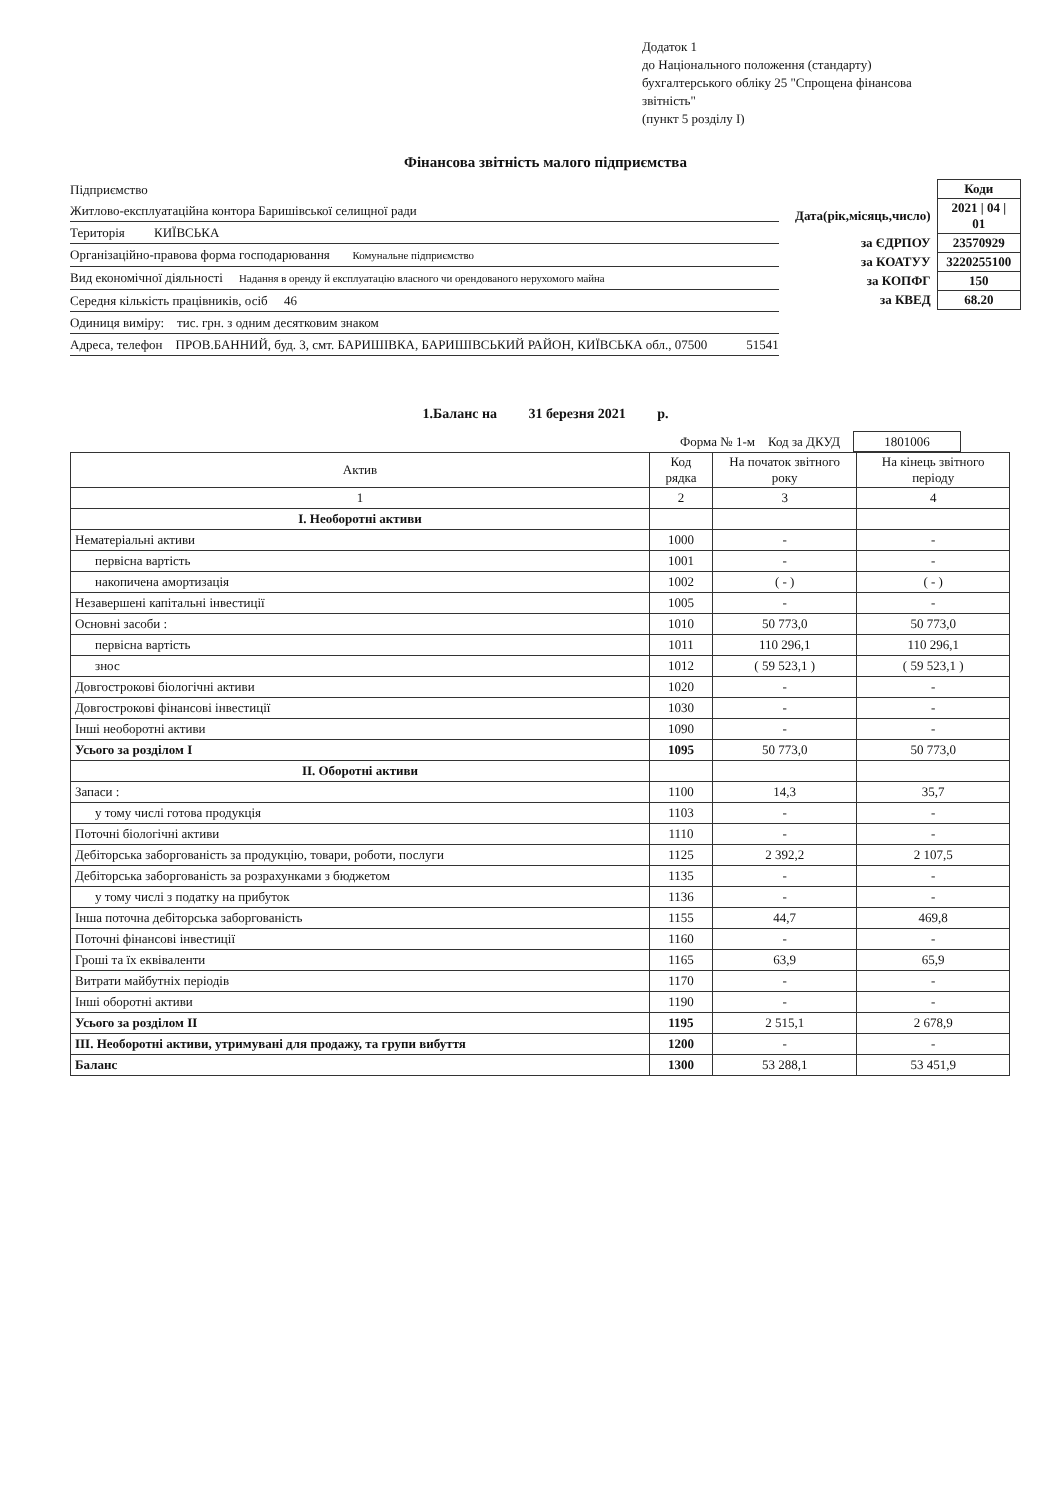Додаток 1
до Національного положення (стандарту) бухгалтерського обліку 25 "Спрощена фінансова звітність"
(пункт 5 розділу І)
Фінансова звітність малого підприємства
Підприємство
Житлово-експлуатаційна контора Баришівської селищної ради
Територія КИЇВСЬКА
Організаційно-правова форма господарювання Комунальне підприємство
Вид економічної діяльності Надання в оренду й експлуатацію власного чи орендованого нерухомого майна
Середня кількість працівників, осіб 46
Одиниця виміру: тис. грн. з одним десятковим знаком
Адреса, телефон ПРОВ.БАННИЙ, буд. 3, смт. БАРИШІВКА, БАРИШІВСЬКИЙ РАЙОН, КИЇВСЬКА обл., 07500 51541
| | Коди |
| Дата(рік,місяць,число) | 2021 / 04 / 01 |
| за ЄДРПОУ | 23570929 |
| за КОАТУУ | 3220255100 |
| за КОПФГ | 150 |
| за КВЕД | 68.20 |
1.Баланс на 31 березня 2021 р.
Форма № 1-м Код за ДКУД 1801006
| Актив | Код рядка | На початок звітного року | На кінець звітного періоду |
| --- | --- | --- | --- |
| 1 | 2 | 3 | 4 |
| І. Необоротні активи | | | |
| Нематеріальні активи | 1000 | - | - |
| первісна вартість | 1001 | - | - |
| накопичена амортизація | 1002 | ( - ) | ( - ) |
| Незавершені капітальні інвестиції | 1005 | - | - |
| Основні засоби : | 1010 | 50 773,0 | 50 773,0 |
| первісна вартість | 1011 | 110 296,1 | 110 296,1 |
| знос | 1012 | ( 59 523,1 ) | ( 59 523,1 ) |
| Довгострокові біологічні активи | 1020 | - | - |
| Довгострокові фінансові інвестиції | 1030 | - | - |
| Інші необоротні активи | 1090 | - | - |
| Усього за розділом І | 1095 | 50 773,0 | 50 773,0 |
| ІІ. Оборотні активи | | | |
| Запаси : | 1100 | 14,3 | 35,7 |
| у тому числі готова продукція | 1103 | - | - |
| Поточні біологічні активи | 1110 | - | - |
| Дебіторська заборгованість за продукцію, товари, роботи, послуги | 1125 | 2 392,2 | 2 107,5 |
| Дебіторська заборгованість за розрахунками з бюджетом | 1135 | - | - |
| у тому числі з податку на прибуток | 1136 | - | - |
| Інша поточна дебіторська заборгованість | 1155 | 44,7 | 469,8 |
| Поточні фінансові інвестиції | 1160 | - | - |
| Гроші та їх еквіваленти | 1165 | 63,9 | 65,9 |
| Витрати майбутніх періодів | 1170 | - | - |
| Інші оборотні активи | 1190 | - | - |
| Усього за розділом ІІ | 1195 | 2 515,1 | 2 678,9 |
| ІІІ. Необоротні активи, утримувані для продажу, та групи вибуття | 1200 | - | - |
| Баланс | 1300 | 53 288,1 | 53 451,9 |